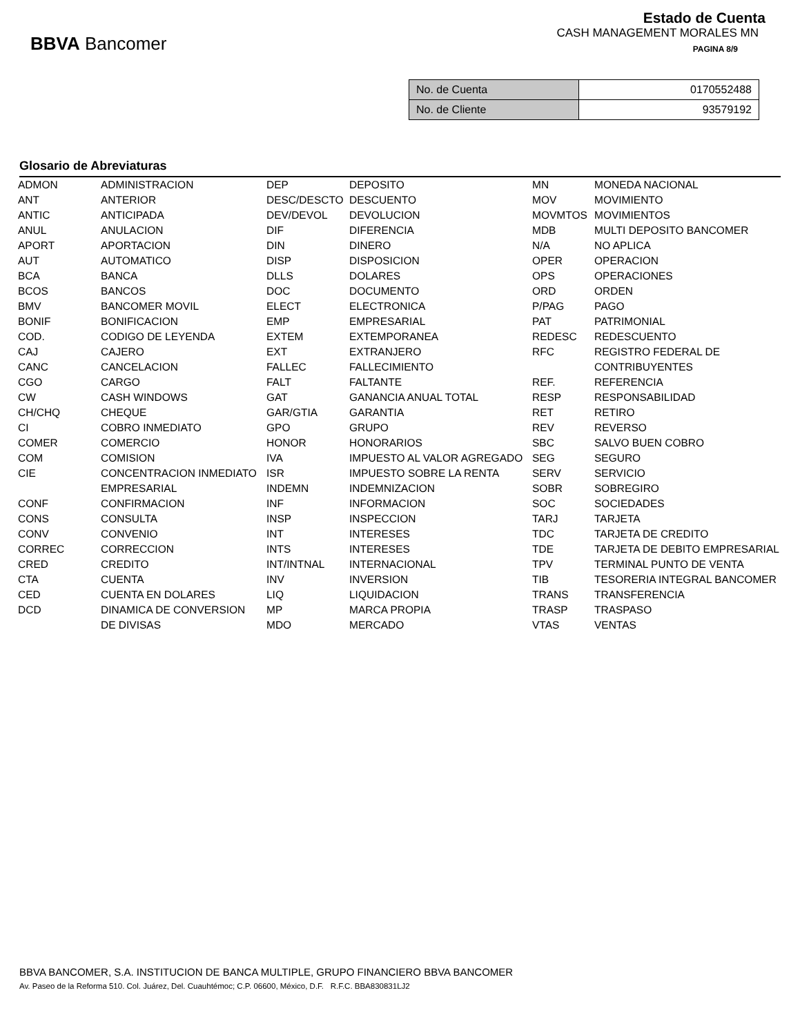BBVA Bancomer
Estado de Cuenta
CASH MANAGEMENT MORALES MN
PAGINA 8/9
| No. de Cuenta | 0170552488 |
| No. de Cliente | 93579192 |
Glosario de Abreviaturas
| ADMON | ADMINISTRACION | DEP | DEPOSITO | MN | MONEDA NACIONAL |
| ANT | ANTERIOR | DESC/DESCTO | DESCUENTO | MOV | MOVIMIENTO |
| ANTIC | ANTICIPADA | DEV/DEVOL | DEVOLUCION | MOVMTOS | MOVIMIENTOS |
| ANUL | ANULACION | DIF | DIFERENCIA | MDB | MULTI DEPOSITO BANCOMER |
| APORT | APORTACION | DIN | DINERO | N/A | NO APLICA |
| AUT | AUTOMATICO | DISP | DISPOSICION | OPER | OPERACION |
| BCA | BANCA | DLLS | DOLARES | OPS | OPERACIONES |
| BCOS | BANCOS | DOC | DOCUMENTO | ORD | ORDEN |
| BMV | BANCOMER MOVIL | ELECT | ELECTRONICA | P/PAG | PAGO |
| BONIF | BONIFICACION | EMP | EMPRESARIAL | PAT | PATRIMONIAL |
| COD. | CODIGO DE LEYENDA | EXTEM | EXTEMPORANEA | REDESC | REDESCUENTO |
| CAJ | CAJERO | EXT | EXTRANJERO | RFC | REGISTRO FEDERAL DE |
| CANC | CANCELACION | FALLEC | FALLECIMIENTO | | CONTRIBUYENTES |
| CGO | CARGO | FALT | FALTANTE | REF. | REFERENCIA |
| CW | CASH WINDOWS | GAT | GANANCIA ANUAL TOTAL | RESP | RESPONSABILIDAD |
| CH/CHQ | CHEQUE | GAR/GTIA | GARANTIA | RET | RETIRO |
| CI | COBRO INMEDIATO | GPO | GRUPO | REV | REVERSO |
| COMER | COMERCIO | HONOR | HONORARIOS | SBC | SALVO BUEN COBRO |
| COM | COMISION | IVA | IMPUESTO AL VALOR AGREGADO | SEG | SEGURO |
| CIE | CONCENTRACION INMEDIATO | ISR | IMPUESTO SOBRE LA RENTA | SERV | SERVICIO |
| | EMPRESARIAL | INDEMN | INDEMNIZACION | SOBR | SOBREGIRO |
| CONF | CONFIRMACION | INF | INFORMACION | SOC | SOCIEDADES |
| CONS | CONSULTA | INSP | INSPECCION | TARJ | TARJETA |
| CONV | CONVENIO | INT | INTERESES | TDC | TARJETA DE CREDITO |
| CORREC | CORRECCION | INTS | INTERESES | TDE | TARJETA DE DEBITO EMPRESARIAL |
| CRED | CREDITO | INT/INTNAL | INTERNACIONAL | TPV | TERMINAL PUNTO DE VENTA |
| CTA | CUENTA | INV | INVERSION | TIB | TESORERIA INTEGRAL BANCOMER |
| CED | CUENTA EN DOLARES | LIQ | LIQUIDACION | TRANS | TRANSFERENCIA |
| DCD | DINAMICA DE CONVERSION | MP | MARCA PROPIA | TRASP | TRASPASO |
| | DE DIVISAS | MDO | MERCADO | VTAS | VENTAS |
BBVA BANCOMER, S.A. INSTITUCION DE BANCA MULTIPLE, GRUPO FINANCIERO BBVA BANCOMER
Av. Paseo de la Reforma 510. Col. Juárez, Del. Cuauhtémoc; C.P. 06600, México, D.F. R.F.C. BBA830831LJ2